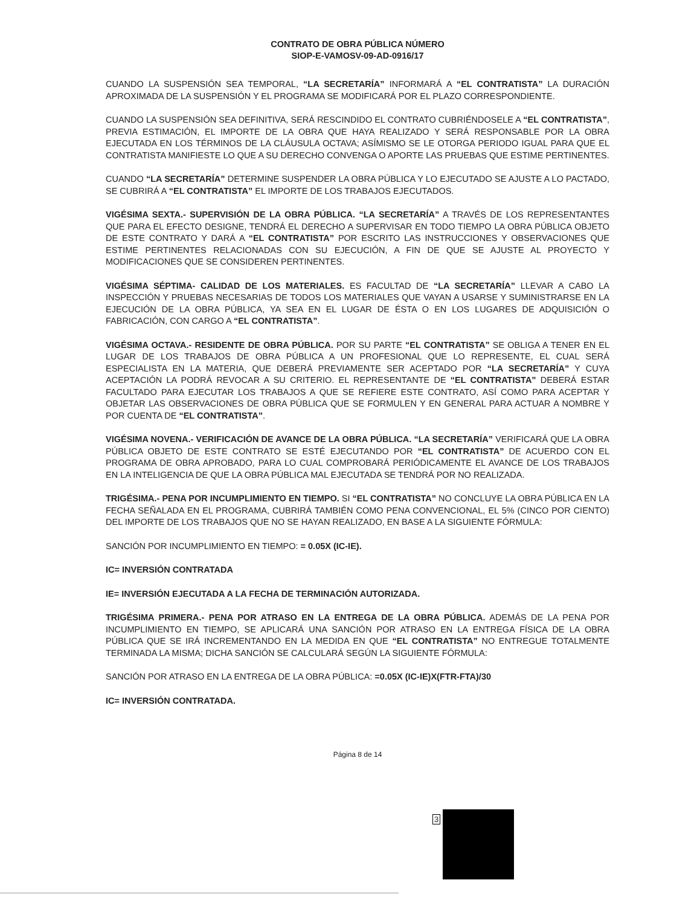CONTRATO DE OBRA PÚBLICA NÚMERO
SIOP-E-VAMOSV-09-AD-0916/17
CUANDO LA SUSPENSIÓN SEA TEMPORAL, “LA SECRETARÍA” INFORMARÁ A “EL CONTRATISTA” LA DURACIÓN APROXIMADA DE LA SUSPENSIÓN Y EL PROGRAMA SE MODIFICARÁ POR EL PLAZO CORRESPONDIENTE.
CUANDO LA SUSPENSIÓN SEA DEFINITIVA, SERÁ RESCINDIDO EL CONTRATO CUBRIÉNDOSELE A “EL CONTRATISTA”, PREVIA ESTIMACIÓN, EL IMPORTE DE LA OBRA QUE HAYA REALIZADO Y SERÁ RESPONSABLE POR LA OBRA EJECUTADA EN LOS TÉRMINOS DE LA CLÁUSULA OCTAVA; ASÍMISMO SE LE OTORGA PERIODO IGUAL PARA QUE EL CONTRATISTA MANIFIESTE LO QUE A SU DERECHO CONVENGA O APORTE LAS PRUEBAS QUE ESTIME PERTINENTES.
CUANDO “LA SECRETARÍA” DETERMINE SUSPENDER LA OBRA PÚBLICA Y LO EJECUTADO SE AJUSTE A LO PACTADO, SE CUBRIRÁ A “EL CONTRATISTA” EL IMPORTE DE LOS TRABAJOS EJECUTADOS.
VIGÉSIMA SEXTA.- SUPERVISIÓN DE LA OBRA PÚBLICA. “LA SECRETARÍA” A TRAVÉS DE LOS REPRESENTANTES QUE PARA EL EFECTO DESIGNE, TENDRÁ EL DERECHO A SUPERVISAR EN TODO TIEMPO LA OBRA PÚBLICA OBJETO DE ESTE CONTRATO Y DARÁ A “EL CONTRATISTA” POR ESCRITO LAS INSTRUCCIONES Y OBSERVACIONES QUE ESTIME PERTINENTES RELACIONADAS CON SU EJECUCIÓN, A FIN DE QUE SE AJUSTE AL PROYECTO Y MODIFICACIONES QUE SE CONSIDEREN PERTINENTES.
VIGÉSIMA SÉPTIMA- CALIDAD DE LOS MATERIALES. ES FACULTAD DE “LA SECRETARÍA” LLEVAR A CABO LA INSPECCIÓN Y PRUEBAS NECESARIAS DE TODOS LOS MATERIALES QUE VAYAN A USARSE Y SUMINISTRARSE EN LA EJECUCIÓN DE LA OBRA PÚBLICA, YA SEA EN EL LUGAR DE ÉSTA O EN LOS LUGARES DE ADQUISICIÓN O FABRICACIÓN, CON CARGO A “EL CONTRATISTA”.
VIGÉSIMA OCTAVA.- RESIDENTE DE OBRA PÚBLICA. POR SU PARTE “EL CONTRATISTA” SE OBLIGA A TENER EN EL LUGAR DE LOS TRABAJOS DE OBRA PÚBLICA A UN PROFESIONAL QUE LO REPRESENTE, EL CUAL SERÁ ESPECIALISTA EN LA MATERIA, QUE DEBERÁ PREVIAMENTE SER ACEPTADO POR “LA SECRETARÍA” Y CUYA ACEPTACIÓN LA PODRÁ REVOCAR A SU CRITERIO. EL REPRESENTANTE DE “EL CONTRATISTA” DEBERÁ ESTAR FACULTADO PARA EJECUTAR LOS TRABAJOS A QUE SE REFIERE ESTE CONTRATO, ASÍ COMO PARA ACEPTAR Y OBJETAR LAS OBSERVACIONES DE OBRA PÚBLICA QUE SE FORMULEN Y EN GENERAL PARA ACTUAR A NOMBRE Y POR CUENTA DE “EL CONTRATISTA”.
VIGÉSIMA NOVENA.- VERIFICACIÓN DE AVANCE DE LA OBRA PÚBLICA. “LA SECRETARÍA” VERIFICARÁ QUE LA OBRA PÚBLICA OBJETO DE ESTE CONTRATO SE ESTÉ EJECUTANDO POR “EL CONTRATISTA” DE ACUERDO CON EL PROGRAMA DE OBRA APROBADO, PARA LO CUAL COMPROBARÁ PERIÓDICAMENTE EL AVANCE DE LOS TRABAJOS EN LA INTELIGENCIA DE QUE LA OBRA PÚBLICA MAL EJECUTADA SE TENDRÁ POR NO REALIZADA.
TRIGÉSIMA.- PENA POR INCUMPLIMIENTO EN TIEMPO. SI “EL CONTRATISTA” NO CONCLUYE LA OBRA PÚBLICA EN LA FECHA SEÑALADA EN EL PROGRAMA, CUBRIRÁ TAMBIÉN COMO PENA CONVENCIONAL, EL 5% (CINCO POR CIENTO) DEL IMPORTE DE LOS TRABAJOS QUE NO SE HAYAN REALIZADO, EN BASE A LA SIGUIENTE FÓRMULA:
SANCIÓN POR INCUMPLIMIENTO EN TIEMPO: = 0.05X (IC-IE).
IC= INVERSIÓN CONTRATADA
IE= INVERSIÓN EJECUTADA A LA FECHA DE TERMINACIÓN AUTORIZADA.
TRIGÉSIMA PRIMERA.- PENA POR ATRASO EN LA ENTREGA DE LA OBRA PÚBLICA. ADEMÁS DE LA PENA POR INCUMPLIMIENTO EN TIEMPO, SE APLICARÁ UNA SANCIÓN POR ATRASO EN LA ENTREGA FÍSICA DE LA OBRA PÚBLICA QUE SE IRÁ INCREMENTANDO EN LA MEDIDA EN QUE “EL CONTRATISTA” NO ENTREGUE TOTALMENTE TERMINADA LA MISMA; DICHA SANCIÓN SE CALCULARÁ SEGÚN LA SIGUIENTE FÓRMULA:
SANCIÓN POR ATRASO EN LA ENTREGA DE LA OBRA PÚBLICA: =0.05X (IC-IE)X(FTR-FTA)/30
IC= INVERSIÓN CONTRATADA.
Página 8 de 14
3